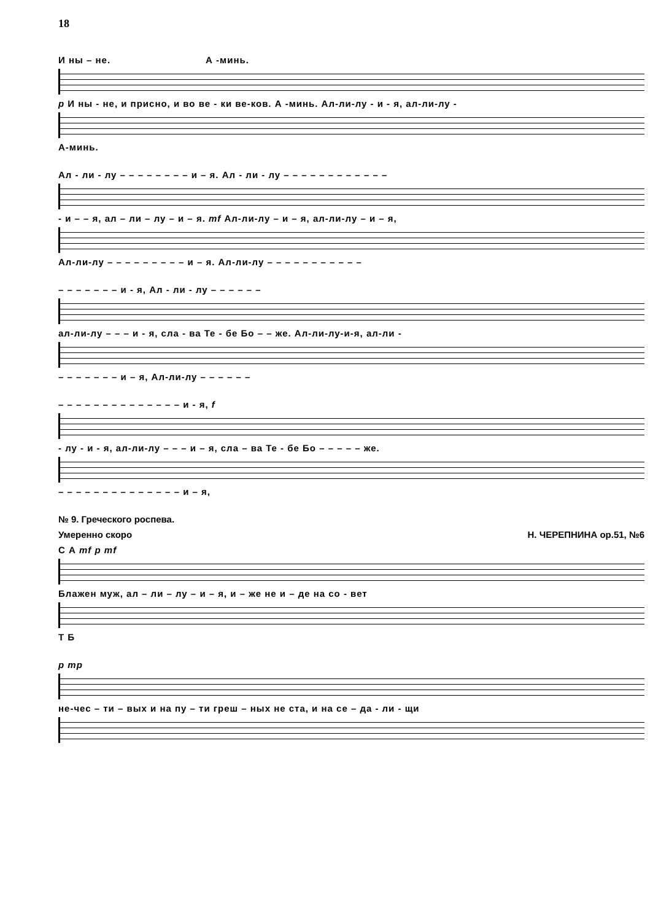18
И ны – не. А -минь.
p И ны - не, и присно, и во ве - ки ве-ков. А -минь. Ал-ли-лу - и - я, ал-ли-лу -
А-минь.
Ал - ли - лу – – – – – – – – и – я. Ал - ли - лу – – – – – – – – – – – –
- и – – я, ал – ли – лу – и – я. mf Ал-ли-лу – и – я, ал-ли-лу – и – я,
Ал-ли-лу – – – – – – – – – и – я. Ал-ли-лу – – – – – – – – – – –
– – – – – – – и - я, Ал - ли - лу – – – – – –
ал-ли-лу – – – и - я, сла - ва Те - бе Бо – – же. Ал-ли-лу-и-я, ал-ли -
– – – – – – – и – я, Ал-ли-лу – – – – – –
– – – – – – – – – – – – – – и - я, f
- лу - и - я, ал-ли-лу – – – и – я, сла – ва Те - бе Бо – – – – – же.
– – – – – – – – – – – – – – и – я,
№ 9. Греческого роспева.
Умеренно скоро Н. ЧЕРЕПНИНА ор.51, №6
С А mf p mf
Блажен муж, ал – ли – лу – и – я, и – же не и – де на со - вет
Т Б
p mp
не-чес – ти – вых и на пу – ти греш – ных не ста, и на се – да - ли - щи